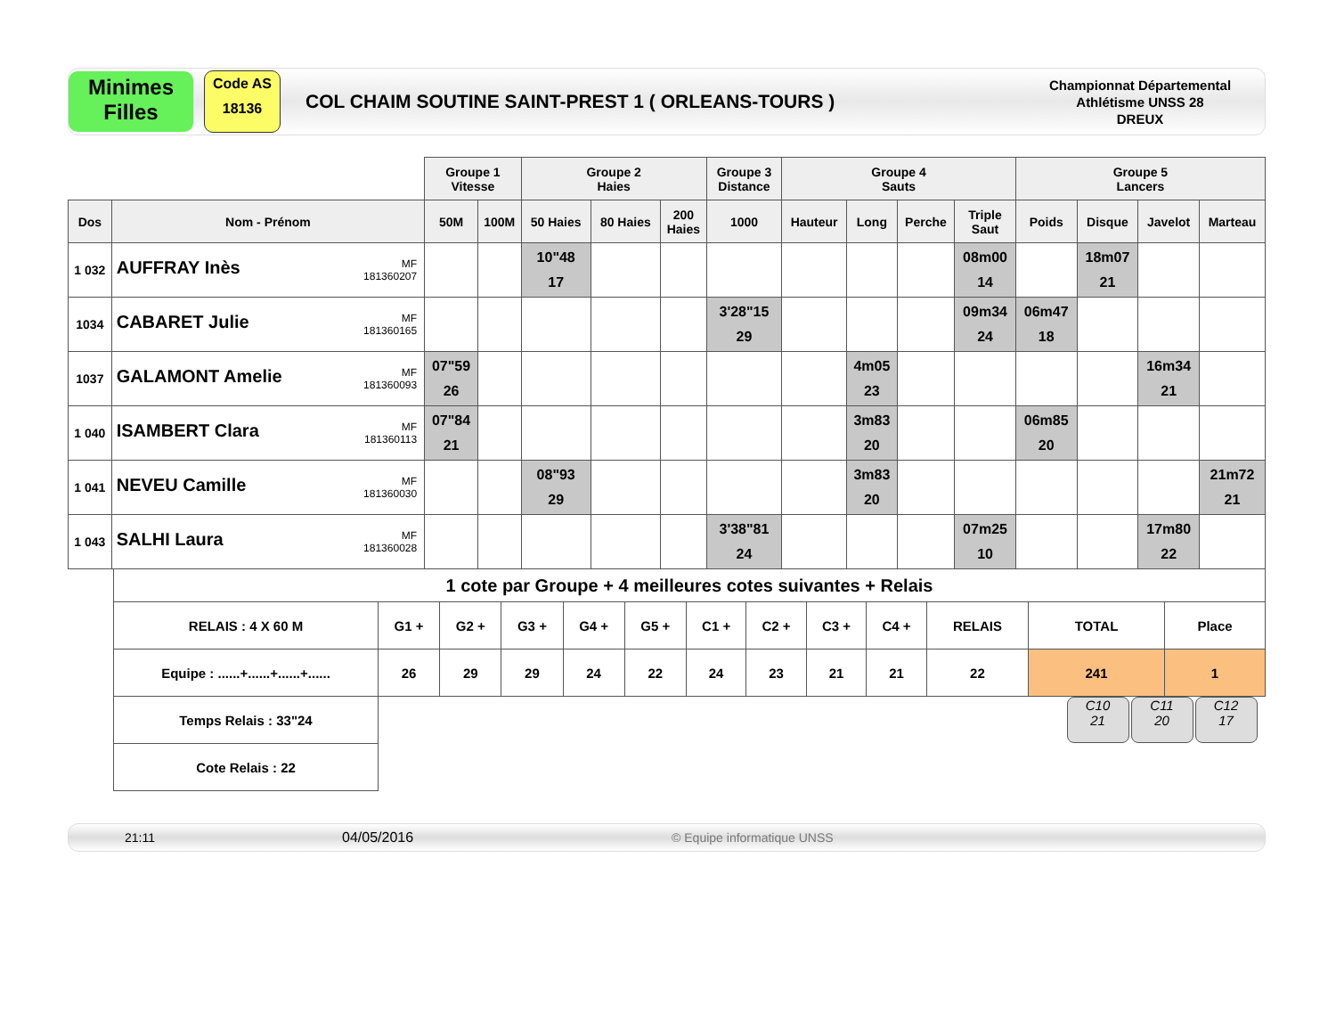Minimes
Filles
Code AS
18136
COL CHAIM SOUTINE SAINT-PREST 1 ( ORLEANS-TOURS )
Championnat Départemental
Athlétisme UNSS 28
DREUX
| | | Groupe 1 Vitesse | | Groupe 2 Haies | | | Groupe 3 Distance | Groupe 4 Sauts | | | | Groupe 5 Lancers | | | |
| Dos | Nom - Prénom | 50M | 100M | 50 Haies | 80 Haies | 200 Haies | 1000 | Hauteur | Long | Perche | Triple Saut | Poids | Disque | Javelot | Marteau |
| 1 032 | AUFFRAY Inès MF 181360207 | | | 10"48 17 | | | | | | | 08m00 14 | | 18m07 21 | | |
| 1034 | CABARET Julie MF 181360165 | | | | | | 3'28"15 29 | | | | 09m34 24 | 06m47 18 | | | |
| 1037 | GALAMONT Amelie MF 181360093 | 07"59 26 | | | | | | | 4m05 23 | | | | | 16m34 21 | |
| 1 040 | ISAMBERT Clara MF 181360113 | 07"84 21 | | | | | | | 3m83 20 | | | 06m85 20 | | | |
| 1 041 | NEVEU Camille MF 181360030 | | | 08"93 29 | | | | | 3m83 20 | | | | | | 21m72 21 |
| 1 043 | SALHI Laura MF 181360028 | | | | | | 3'38"81 24 | | | | 07m25 10 | | | 17m80 22 | |
| 1 cote par Groupe + 4 meilleures cotes suivantes + Relais | | | | | | | | | | | | |
| RELAIS : 4 X 60 M | G1 + | G2 + | G3 + | G4 + | G5 + | C1 + | C2 + | C3 + | C4 + | RELAIS | TOTAL | Place |
| Equipe : ......+......+......+...... | 26 | 29 | 29 | 24 | 22 | 24 | 23 | 21 | 21 | 22 | 241 | 1 |
| Temps Relais : 33"24 | C10 21 C11 20 C12 17 | | | | | | | | | | | |
| Cote Relais : 22 | | | | | | | | | | | | |
21:11 04/05/2016 © Equipe informatique UNSS